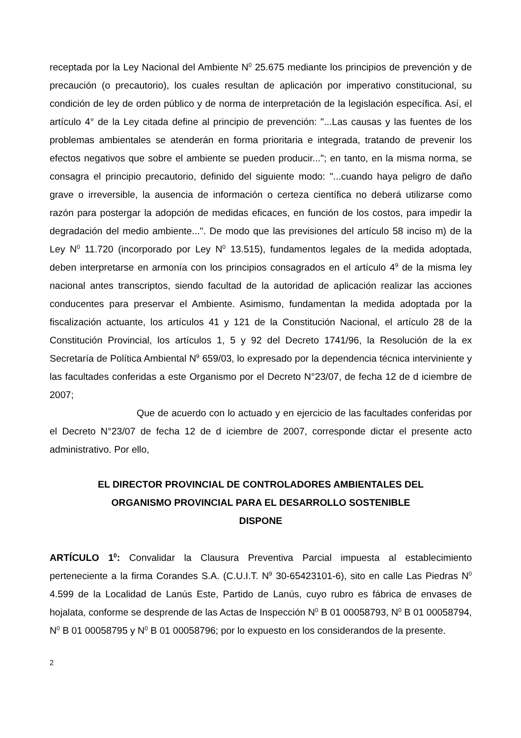receptada por la Ley Nacional del Ambiente N<sup>0</sup> 25.675 mediante los principios de prevención y de precaución (o precautorio), los cuales resultan de aplicación por imperativo constitucional, su condición de ley de orden público y de norma de interpretación de la legislación específica. Así, el artículo 4° de la Ley citada define al principio de prevención: "...Las causas y las fuentes de los problemas ambientales se atenderán en forma prioritaria e integrada, tratando de prevenir los efectos negativos que sobre el ambiente se pueden producir..."; en tanto, en la misma norma, se consagra el principio precautorio, definido del siguiente modo: "...cuando haya peligro de daño grave o irreversible, la ausencia de información o certeza científica no deberá utilizarse como razón para postergar la adopción de medidas eficaces, en función de los costos, para impedir la degradación del medio ambiente...". De modo que las previsiones del artículo 58 inciso m) de la Ley N<sup>0</sup> 11.720 (incorporado por Ley N<sup>0</sup> 13.515), fundamentos legales de la medida adoptada, deben interpretarse en armonía con los principios consagrados en el artículo 4<sup>9</sup> de la misma ley nacional antes transcriptos, siendo facultad de la autoridad de aplicación realizar las acciones conducentes para preservar el Ambiente. Asimismo, fundamentan la medida adoptada por la fiscalización actuante, los artículos 41 y 121 de la Constitución Nacional, el artículo 28 de la Constitución Provincial, los artículos 1, 5 y 92 del Decreto 1741/96, la Resolución de la ex Secretaría de Política Ambiental N<sup>9</sup> 659/03, lo expresado por la dependencia técnica interviniente y las facultades conferidas a este Organismo por el Decreto N°23/07, de fecha 12 de d iciembre de 2007;
Que de acuerdo con lo actuado y en ejercicio de las facultades conferidas por el Decreto N°23/07 de fecha 12 de d iciembre de 2007, corresponde dictar el presente acto administrativo. Por ello,
EL DIRECTOR PROVINCIAL DE CONTROLADORES AMBIENTALES DEL
ORGANISMO PROVINCIAL PARA EL DESARROLLO SOSTENIBLE
DISPONE
ARTÍCULO 1<sup>0</sup>: Convalidar la Clausura Preventiva Parcial impuesta al establecimiento perteneciente a la firma Corandes S.A. (C.U.I.T. N<sup>9</sup> 30-65423101-6), sito en calle Las Piedras N<sup>0</sup> 4.599 de la Localidad de Lanús Este, Partido de Lanús, cuyo rubro es fábrica de envases de hojalata, conforme se desprende de las Actas de Inspección N<sup>0</sup> B 01 00058793, N<sup>0</sup> B 01 00058794, N<sup>0</sup> B 01 00058795 y N<sup>0</sup> B 01 00058796; por lo expuesto en los considerandos de la presente.
2